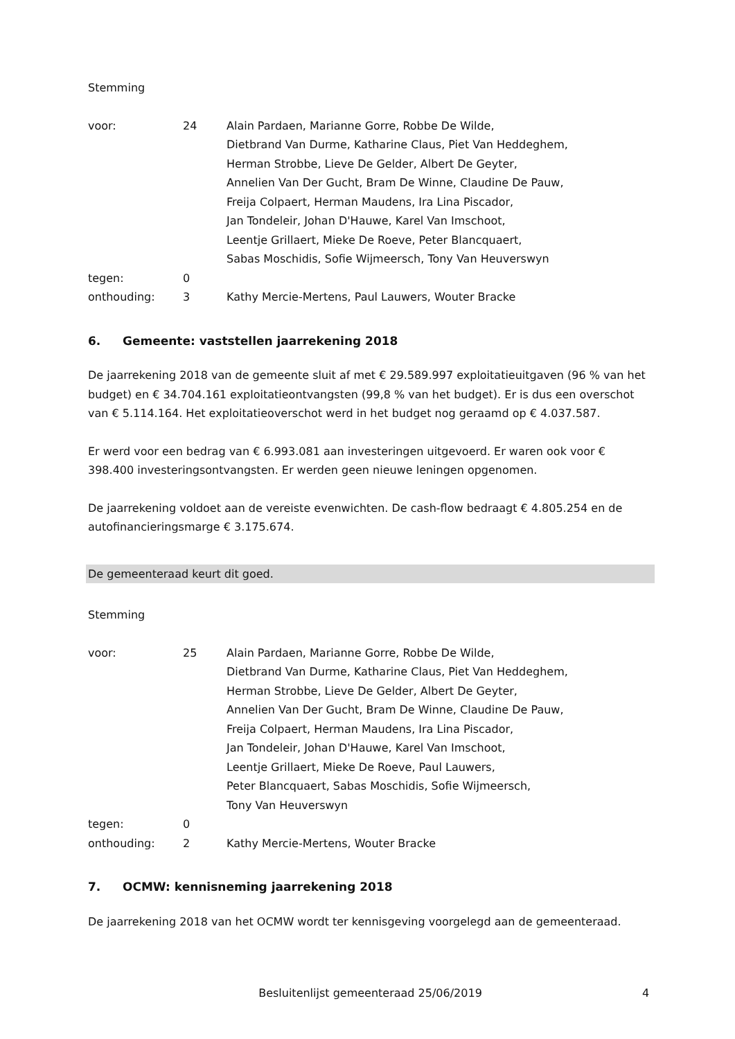Stemming
| voor: | 24 | Alain Pardaen, Marianne Gorre, Robbe De Wilde, Dietbrand Van Durme, Katharine Claus, Piet Van Heddeghem, Herman Strobbe, Lieve De Gelder, Albert De Geyter, Annelien Van Der Gucht, Bram De Winne, Claudine De Pauw, Freija Colpaert, Herman Maudens, Ira Lina Piscador, Jan Tondeleir, Johan D'Hauwe, Karel Van Imschoot, Leentje Grillaert, Mieke De Roeve, Peter Blancquaert, Sabas Moschidis, Sofie Wijmeersch, Tony Van Heuverswyn |
| tegen: | 0 | |
| onthouding: | 3 | Kathy Mercie-Mertens, Paul Lauwers, Wouter Bracke |
6. Gemeente: vaststellen jaarrekening 2018
De jaarrekening 2018 van de gemeente sluit af met € 29.589.997 exploitatieuitgaven (96 % van het budget) en € 34.704.161 exploitatieontvangsten (99,8 % van het budget). Er is dus een overschot van € 5.114.164. Het exploitatieoverschot werd in het budget nog geraamd op € 4.037.587.
Er werd voor een bedrag van € 6.993.081 aan investeringen uitgevoerd. Er waren ook voor € 398.400 investeringsontvangsten. Er werden geen nieuwe leningen opgenomen.
De jaarrekening voldoet aan de vereiste evenwichten. De cash-flow bedraagt € 4.805.254 en de autofinancieringsmarge € 3.175.674.
De gemeenteraad keurt dit goed.
Stemming
| voor: | 25 | Alain Pardaen, Marianne Gorre, Robbe De Wilde, Dietbrand Van Durme, Katharine Claus, Piet Van Heddeghem, Herman Strobbe, Lieve De Gelder, Albert De Geyter, Annelien Van Der Gucht, Bram De Winne, Claudine De Pauw, Freija Colpaert, Herman Maudens, Ira Lina Piscador, Jan Tondeleir, Johan D'Hauwe, Karel Van Imschoot, Leentje Grillaert, Mieke De Roeve, Paul Lauwers, Peter Blancquaert, Sabas Moschidis, Sofie Wijmeersch, Tony Van Heuverswyn |
| tegen: | 0 | |
| onthouding: | 2 | Kathy Mercie-Mertens, Wouter Bracke |
7. OCMW: kennisneming jaarrekening 2018
De jaarrekening 2018 van het OCMW wordt ter kennisgeving voorgelegd aan de gemeenteraad.
Besluitenlijst gemeenteraad 25/06/2019 4